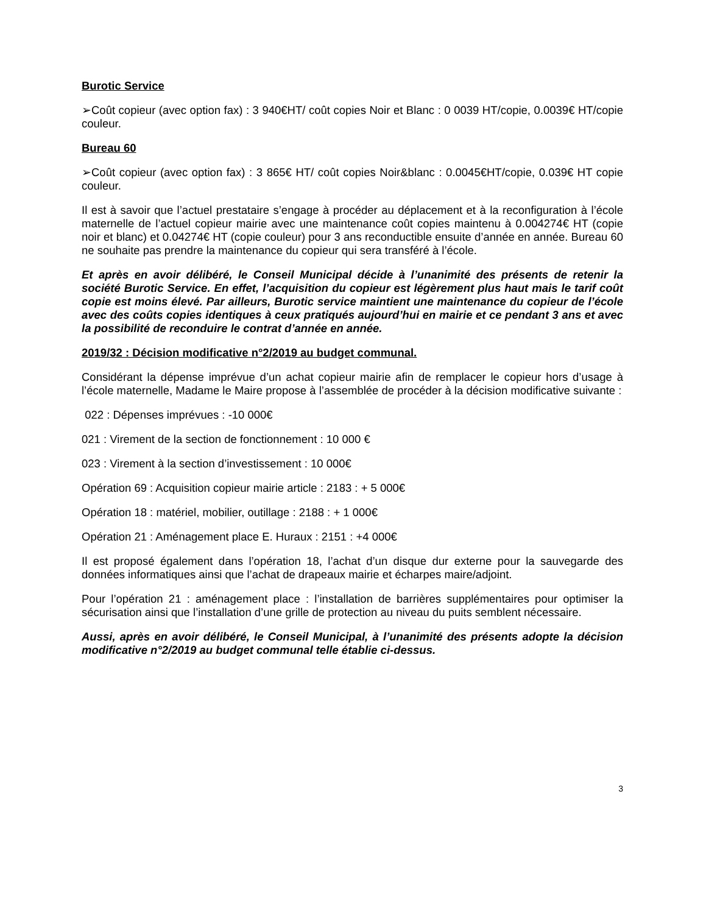Burotic Service
➢Coût copieur (avec option fax) : 3 940€HT/ coût copies Noir et Blanc : 0 0039 HT/copie, 0.0039€ HT/copie couleur.
Bureau 60
➢Coût copieur (avec option fax) : 3 865€ HT/ coût copies Noir&blanc : 0.0045€HT/copie, 0.039€ HT copie couleur.
Il est à savoir que l’actuel prestataire s’engage à procéder au déplacement et à la reconfiguration à l’école maternelle de l’actuel copieur mairie avec une maintenance coût copies maintenu à 0.004274€ HT (copie noir et blanc) et 0.04274€ HT (copie couleur) pour 3 ans reconductible ensuite d’année en année. Bureau 60 ne souhaite pas prendre la maintenance du copieur qui sera transféré à l’école.
Et après en avoir délibéré, le Conseil Municipal décide à l’unanimité des présents de retenir la société Burotic Service. En effet, l’acquisition du copieur est légèrement plus haut mais le tarif coût copie est moins élevé. Par ailleurs, Burotic service maintient une maintenance du copieur de l’école avec des coûts copies identiques à ceux pratiqués aujourd’hui en mairie et ce pendant 3 ans et avec la possibilité de reconduire le contrat d’année en année.
2019/32 : Décision modificative n°2/2019 au budget communal.
Considérant la dépense imprévue d’un achat copieur mairie afin de remplacer le copieur hors d’usage à l’école maternelle, Madame le Maire propose à l’assemblée de procéder à la décision modificative suivante :
022 : Dépenses imprévues : -10 000€
021 : Virement de la section de fonctionnement : 10 000 €
023 : Virement à la section d’investissement : 10 000€
Opération 69 : Acquisition copieur mairie article : 2183 : + 5 000€
Opération 18 : matériel, mobilier, outillage : 2188 : + 1 000€
Opération 21 : Aménagement place E. Huraux : 2151 : +4 000€
Il est proposé également dans l’opération 18, l’achat d’un disque dur externe pour la sauvegarde des données informatiques ainsi que l’achat de drapeaux mairie et écharpes maire/adjoint.
Pour l’opération 21 : aménagement place : l’installation de barrières supplémentaires pour optimiser la sécurisation ainsi que l’installation d’une grille de protection au niveau du puits semblent nécessaire.
Aussi, après en avoir délibéré, le Conseil Municipal, à l’unanimité des présents adopte la décision modificative n°2/2019 au budget communal telle établie ci-dessus.
3